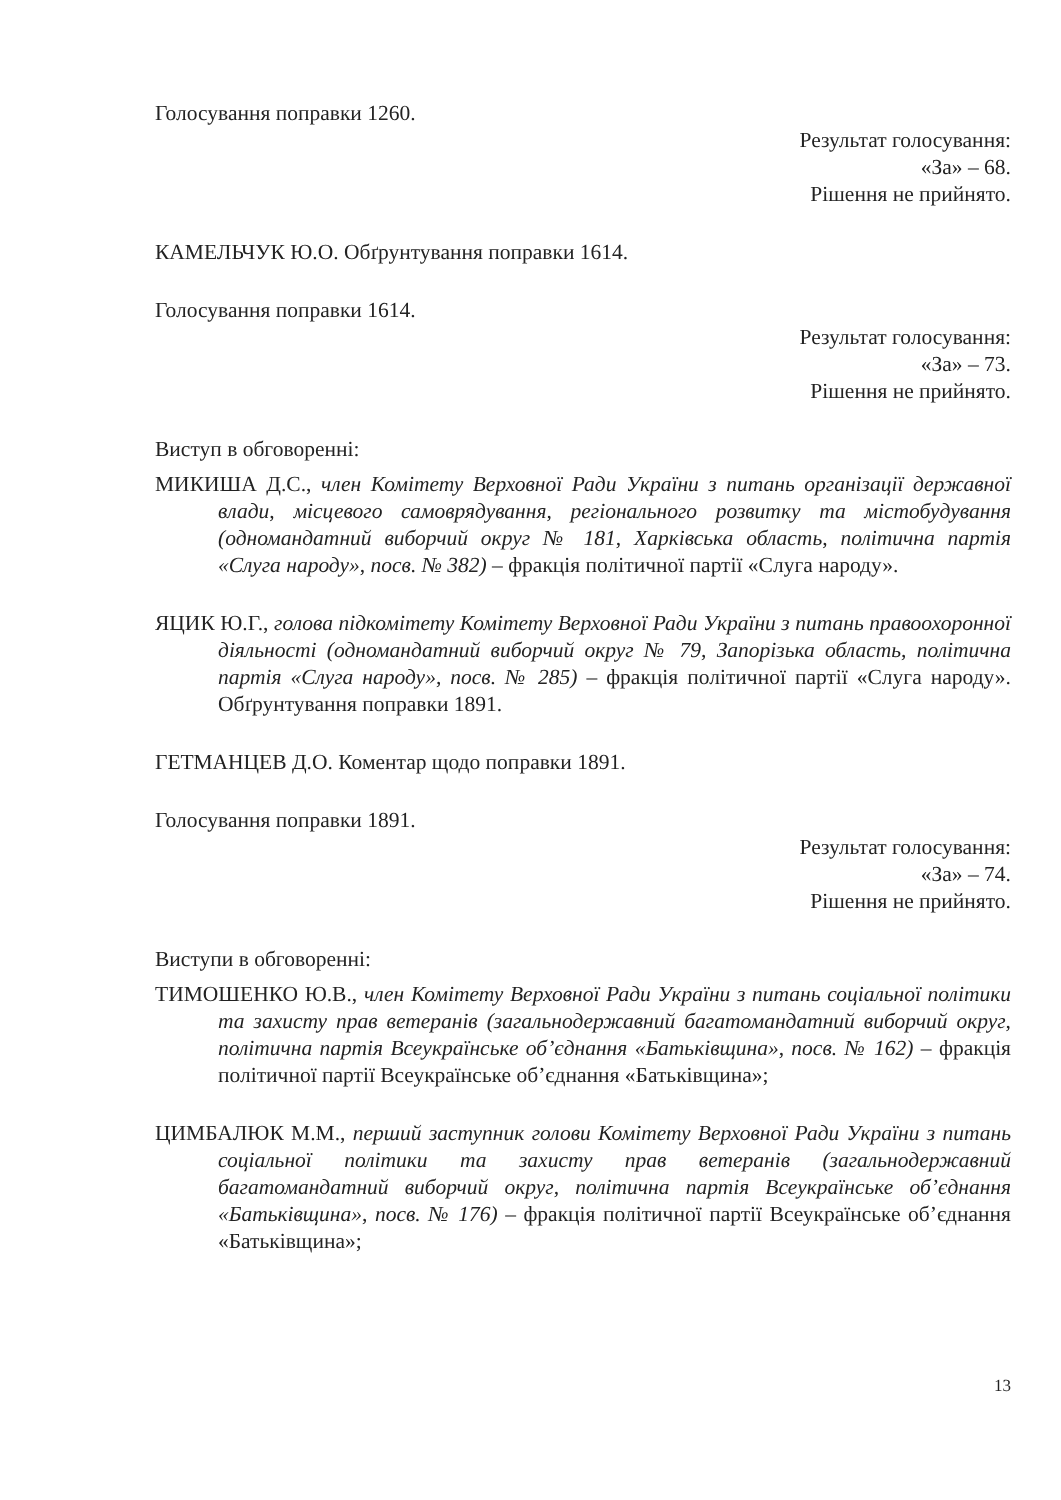Голосування поправки 1260.
Результат голосування:
«За» – 68.
Рішення не прийнято.
КАМЕЛЬЧУК Ю.О. Обґрунтування поправки 1614.
Голосування поправки 1614.
Результат голосування:
«За» – 73.
Рішення не прийнято.
Виступ в обговоренні:
МИКИША Д.С., член Комітету Верховної Ради України з питань організації державної влади, місцевого самоврядування, регіонального розвитку та містобудування (одномандатний виборчий округ № 181, Харківська область, політична партія «Слуга народу», посв. № 382) – фракція політичної партії «Слуга народу».
ЯЦИК Ю.Г., голова підкомітету Комітету Верховної Ради України з питань правоохоронної діяльності (одномандатний виборчий округ № 79, Запорізька область, політична партія «Слуга народу», посв. № 285) – фракція політичної партії «Слуга народу». Обґрунтування поправки 1891.
ГЕТМАНЦЕВ Д.О. Коментар щодо поправки 1891.
Голосування поправки 1891.
Результат голосування:
«За» – 74.
Рішення не прийнято.
Виступи в обговоренні:
ТИМОШЕНКО Ю.В., член Комітету Верховної Ради України з питань соціальної політики та захисту прав ветеранів (загальнодержавний багатомандатний виборчий округ, політична партія Всеукраїнське об’єднання «Батьківщина», посв. № 162) – фракція політичної партії Всеукраїнське об’єднання «Батьківщина»;
ЦИМБАЛЮК М.М., перший заступник голови Комітету Верховної Ради України з питань соціальної політики та захисту прав ветеранів (загальнодержавний багатомандатний виборчий округ, політична партія Всеукраїнське об’єднання «Батьківщина», посв. № 176) – фракція політичної партії Всеукраїнське об’єднання «Батьківщина»;
13